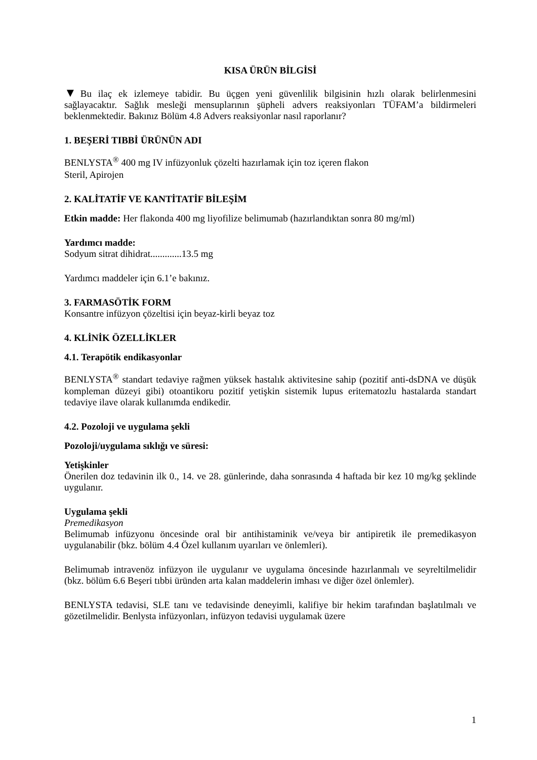KISA ÜRÜN BİLGİSİ
▼Bu ilaç ek izlemeye tabidir. Bu üçgen yeni güvenlilik bilgisinin hızlı olarak belirlenmesini sağlayacaktır. Sağlık mesleği mensuplarının şüpheli advers reaksiyonları TÜFAM’a bildirmeleri beklenmektedir. Bakınız Bölüm 4.8 Advers reaksiyonlar nasıl raporlanır?
1. BEŞERİ TIBBİ ÜRÜNÜN ADI
BENLYSTA<sup>®</sup> 400 mg IV infüzyonluk çözelti hazırlamak için toz içeren flakon
Steril, Apirojen
2. KALİTATİF VE KANTİTATİF BİLEŞİM
Etkin madde: Her flakonda 400 mg liyofilize belimumab (hazırlandıktan sonra 80 mg/ml)
Yardımcı madde:
Sodyum sitrat dihidrat.............13.5 mg
Yardımcı maddeler için 6.1’e bakınız.
3. FARMASÖTİK FORM
Konsantre infüzyon çözeltisi için beyaz-kirli beyaz toz
4. KLİNİK ÖZELLİKLER
4.1. Terapötik endikasyonlar
BENLYSTA<sup>®</sup> standart tedaviye rağmen yüksek hastalık aktivitesine sahip (pozitif anti-dsDNA ve düşük kompleman düzeyi gibi) otoantikoru pozitif yetişkin sistemik lupus eritematozlu hastalarda standart tedaviye ilave olarak kullanımda endikedir.
4.2. Pozoloji ve uygulama şekli
Pozoloji/uygulama sıklığı ve süresi:
Yetişkinler
Önerilen doz tedavinin ilk 0., 14. ve 28. günlerinde, daha sonrasında 4 haftada bir kez 10 mg/kg şeklinde uygulanır.
Uygulama şekli
Premedikasyon
Belimumab infüzyonu öncesinde oral bir antihistaminik ve/veya bir antipiretik ile premedikasyon uygulanabilir (bkz. bölüm 4.4 Özel kullanım uyarıları ve önlemleri).
Belimumab intravenöz infüzyon ile uygulanır ve uygulama öncesinde hazırlanmalı ve seyreltilmelidir (bkz. bölüm 6.6 Beşeri tıbbi üründen arta kalan maddelerin imhası ve diğer özel önlemler).
BENLYSTA tedavisi, SLE tanı ve tedavisinde deneyimli, kalifiye bir hekim tarafından başlatılmalı ve gözetilmelidir. Benlysta infüzyonları, infüzyon tedavisi uygulamak üzere
1